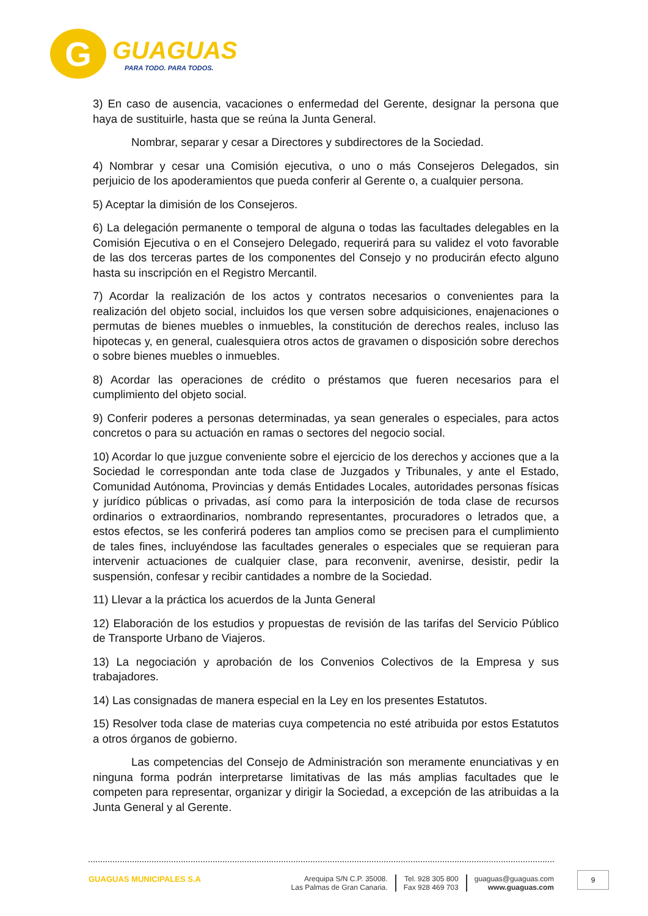G
GUAGUAS
PARA TODO. PARA TODOS.
3) En caso de ausencia, vacaciones o enfermedad del Gerente, designar la persona que haya de sustituirle, hasta que se reúna la Junta General.
Nombrar, separar y cesar a Directores y subdirectores de la Sociedad.
4) Nombrar y cesar una Comisión ejecutiva, o uno o más Consejeros Delegados, sin perjuicio de los apoderamientos que pueda conferir al Gerente o, a cualquier persona.
5) Aceptar la dimisión de los Consejeros.
6) La delegación permanente o temporal de alguna o todas las facultades delegables en la Comisión Ejecutiva o en el Consejero Delegado, requerirá para su validez el voto favorable de las dos terceras partes de los componentes del Consejo y no producirán efecto alguno hasta su inscripción en el Registro Mercantil.
7) Acordar la realización de los actos y contratos necesarios o convenientes para la realización del objeto social, incluidos los que versen sobre adquisiciones, enajenaciones o permutas de bienes muebles o inmuebles, la constitución de derechos reales, incluso las hipotecas y, en general, cualesquiera otros actos de gravamen o disposición sobre derechos o sobre bienes muebles o inmuebles.
8) Acordar las operaciones de crédito o préstamos que fueren necesarios para el cumplimiento del objeto social.
9) Conferir poderes a personas determinadas, ya sean generales o especiales, para actos concretos o para su actuación en ramas o sectores del negocio social.
10) Acordar lo que juzgue conveniente sobre el ejercicio de los derechos y acciones que a la Sociedad le correspondan ante toda clase de Juzgados y Tribunales, y ante el Estado, Comunidad Autónoma, Provincias y demás Entidades Locales, autoridades personas físicas y jurídico públicas o privadas, así como para la interposición de toda clase de recursos ordinarios o extraordinarios, nombrando representantes, procuradores o letrados que, a estos efectos, se les conferirá poderes tan amplios como se precisen para el cumplimiento de tales fines, incluyéndose las facultades generales o especiales que se requieran para intervenir actuaciones de cualquier clase, para reconvenir, avenirse, desistir, pedir la suspensión, confesar y recibir cantidades a nombre de la Sociedad.
11) Llevar a la práctica los acuerdos de la Junta General
12) Elaboración de los estudios y propuestas de revisión de las tarifas del Servicio Público de Transporte Urbano de Viajeros.
13) La negociación y aprobación de los Convenios Colectivos de la Empresa y sus trabajadores.
14) Las consignadas de manera especial en la Ley en los presentes Estatutos.
15) Resolver toda clase de materias cuya competencia no esté atribuida por estos Estatutos a otros órganos de gobierno.
Las competencias del Consejo de Administración son meramente enunciativas y en ninguna forma podrán interpretarse limitativas de las más amplias facultades que le competen para representar, organizar y dirigir la Sociedad, a excepción de las atribuidas a la Junta General y al Gerente.
GUAGUAS MUNICIPALES S.A Arequipa S/N C.P. 35008.
Las Palmas de Gran Canaria.
Tel. 928 305 800
Fax 928 469 703
guaguas@guaguas.com
www.guaguas.com
9